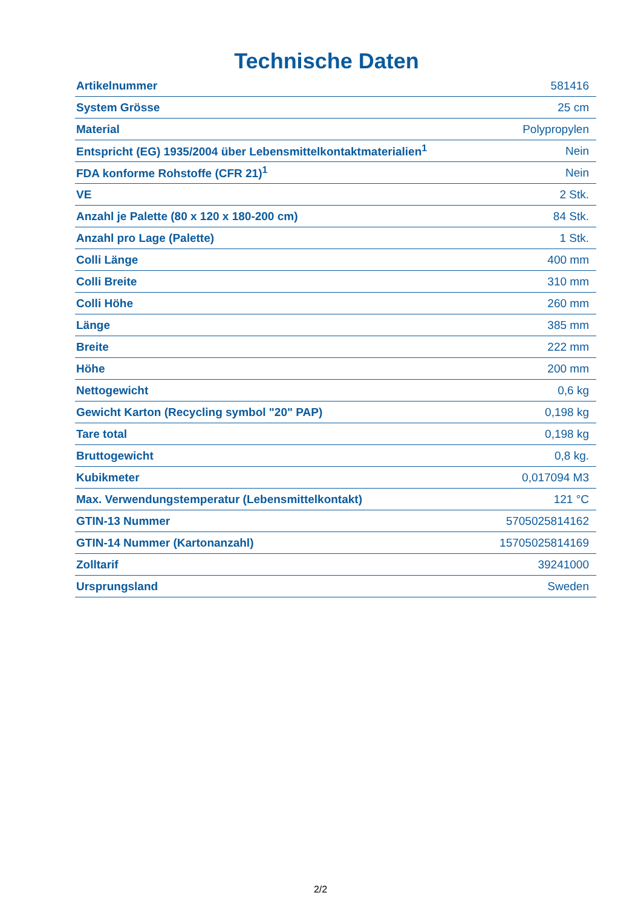Technische Daten
| Artikelnummer | 581416 |
| System Grösse | 25 cm |
| Material | Polypropylen |
| Entspricht (EG) 1935/2004 über Lebensmittelkontaktmaterialien<sup>1</sup> | Nein |
| FDA konforme Rohstoffe (CFR 21)<sup>1</sup> | Nein |
| VE | 2 Stk. |
| Anzahl je Palette (80 x 120 x 180-200 cm) | 84 Stk. |
| Anzahl pro Lage (Palette) | 1 Stk. |
| Colli Länge | 400 mm |
| Colli Breite | 310 mm |
| Colli Höhe | 260 mm |
| Länge | 385 mm |
| Breite | 222 mm |
| Höhe | 200 mm |
| Nettogewicht | 0,6 kg |
| Gewicht Karton (Recycling symbol "20" PAP) | 0,198 kg |
| Tare total | 0,198 kg |
| Bruttogewicht | 0,8 kg. |
| Kubikmeter | 0,017094 M3 |
| Max. Verwendungstemperatur (Lebensmittelkontakt) | 121 °C |
| GTIN-13 Nummer | 5705025814162 |
| GTIN-14 Nummer (Kartonanzahl) | 15705025814169 |
| Zolltarif | 39241000 |
| Ursprungsland | Sweden |
2/2